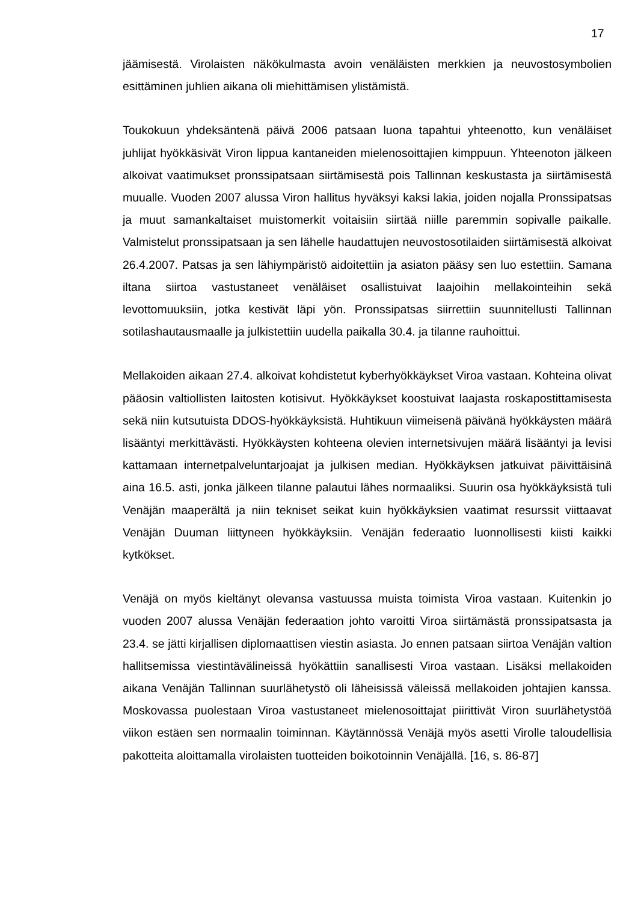17
jäämisestä. Virolaisten näkökulmasta avoin venäläisten merkkien ja neuvostosymbolien esittäminen juhlien aikana oli miehittämisen ylistämistä.
Toukokuun yhdeksäntenä päivä 2006 patsaan luona tapahtui yhteenotto, kun venäläiset juhlijat hyökkäsivät Viron lippua kantaneiden mielenosoittajien kimppuun. Yhteenoton jälkeen alkoivat vaatimukset pronssipatsaan siirtämisestä pois Tallinnan keskustasta ja siirtämisestä muualle. Vuoden 2007 alussa Viron hallitus hyväksyi kaksi lakia, joiden nojalla Pronssipatsas ja muut samankaltaiset muistomerkit voitaisiin siirtää niille paremmin sopivalle paikalle. Valmistelut pronssipatsaan ja sen lähelle haudattujen neuvostosotilaiden siirtämisestä alkoivat 26.4.2007. Patsas ja sen lähiympäristö aidoitettiin ja asiaton pääsy sen luo estettiin. Samana iltana siirtoa vastustaneet venäläiset osallistuivat laajoihin mellakointeihin sekä levottomuuksiin, jotka kestivät läpi yön. Pronssipatsas siirrettiin suunnitellusti Tallinnan sotilashautausmaalle ja julkistettiin uudella paikalla 30.4. ja tilanne rauhoittui.
Mellakoiden aikaan 27.4. alkoivat kohdistetut kyberhyökkäykset Viroa vastaan. Kohteina olivat pääosin valtiollisten laitosten kotisivut. Hyökkäykset koostuivat laajasta roskapostittamisesta sekä niin kutsutuista DDOS-hyökkäyksistä. Huhtikuun viimeisenä päivänä hyökkäysten määrä lisääntyi merkittävästi. Hyökkäysten kohteena olevien internetsivujen määrä lisääntyi ja levisi kattamaan internetpalveluntarjoajat ja julkisen median. Hyökkäyksen jatkuivat päivittäisinä aina 16.5. asti, jonka jälkeen tilanne palautui lähes normaaliksi. Suurin osa hyökkäyksistä tuli Venäjän maaperältä ja niin tekniset seikat kuin hyökkäyksien vaatimat resurssit viittaavat Venäjän Duuman liittyneen hyökkäyksiin. Venäjän federaatio luonnollisesti kiisti kaikki kytkökset.
Venäjä on myös kieltänyt olevansa vastuussa muista toimista Viroa vastaan. Kuitenkin jo vuoden 2007 alussa Venäjän federaation johto varoitti Viroa siirtämästä pronssipatsasta ja 23.4. se jätti kirjallisen diplomaattisen viestin asiasta. Jo ennen patsaan siirtoa Venäjän valtion hallitsemissa viestintävälineissä hyökättiin sanallisesti Viroa vastaan. Lisäksi mellakoiden aikana Venäjän Tallinnan suurlähetystö oli läheisissä väleissä mellakoiden johtajien kanssa. Moskovassa puolestaan Viroa vastustaneet mielenosoittajat piirittivät Viron suurlähetystöä viikon estäen sen normaalin toiminnan. Käytännössä Venäjä myös asetti Virolle taloudellisia pakotteita aloittamalla virolaisten tuotteiden boikotoinnin Venäjällä. [16, s. 86-87]